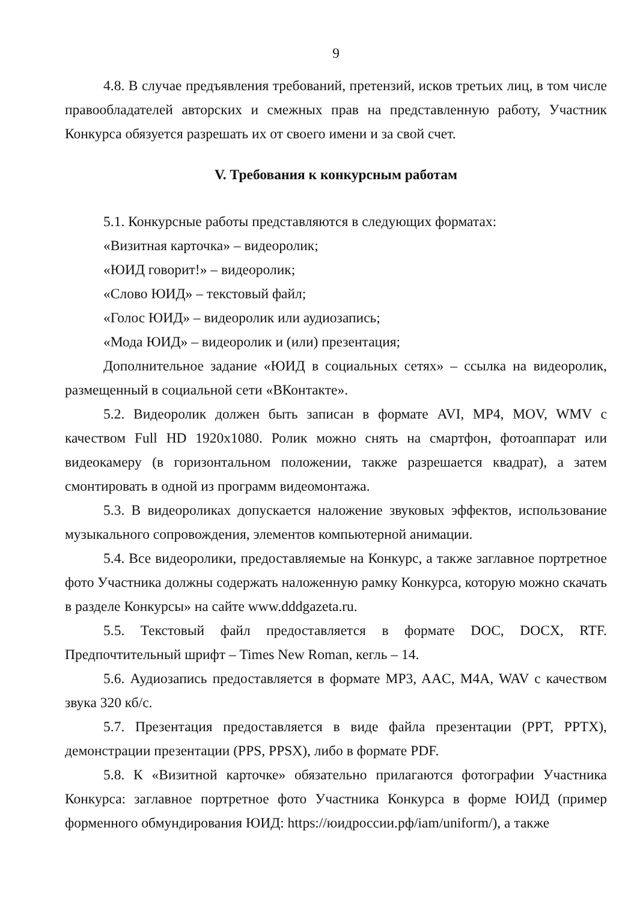9
4.8. В случае предъявления требований, претензий, исков третьих лиц, в том числе правообладателей авторских и смежных прав на представленную работу, Участник Конкурса обязуется разрешать их от своего имени и за свой счет.
V. Требования к конкурсным работам
5.1. Конкурсные работы представляются в следующих форматах:
«Визитная карточка» – видеоролик;
«ЮИД говорит!» – видеоролик;
«Слово ЮИД» – текстовый файл;
«Голос ЮИД» – видеоролик или аудиозапись;
«Мода ЮИД» – видеоролик и (или) презентация;
Дополнительное задание «ЮИД в социальных сетях» – ссылка на видеоролик, размещенный в социальной сети «ВКонтакте».
5.2. Видеоролик должен быть записан в формате AVI, MP4, MOV, WMV с качеством Full HD 1920x1080. Ролик можно снять на смартфон, фотоаппарат или видеокамеру (в горизонтальном положении, также разрешается квадрат), а затем смонтировать в одной из программ видеомонтажа.
5.3. В видеороликах допускается наложение звуковых эффектов, использование музыкального сопровождения, элементов компьютерной анимации.
5.4. Все видеоролики, предоставляемые на Конкурс, а также заглавное портретное фото Участника должны содержать наложенную рамку Конкурса, которую можно скачать в разделе Конкурсы» на сайте www.dddgazeta.ru.
5.5. Текстовый файл предоставляется в формате DOC, DOCX, RTF. Предпочтительный шрифт – Times New Roman, кегль – 14.
5.6. Аудиозапись предоставляется в формате MP3, AAC, M4A, WAV с качеством звука 320 кб/с.
5.7. Презентация предоставляется в виде файла презентации (PPT, PPTX), демонстрации презентации (PPS, PPSX), либо в формате PDF.
5.8. К «Визитной карточке» обязательно прилагаются фотографии Участника Конкурса: заглавное портретное фото Участника Конкурса в форме ЮИД (пример форменного обмундирования ЮИД: https://юидроссии.рф/iam/uniform/), а также